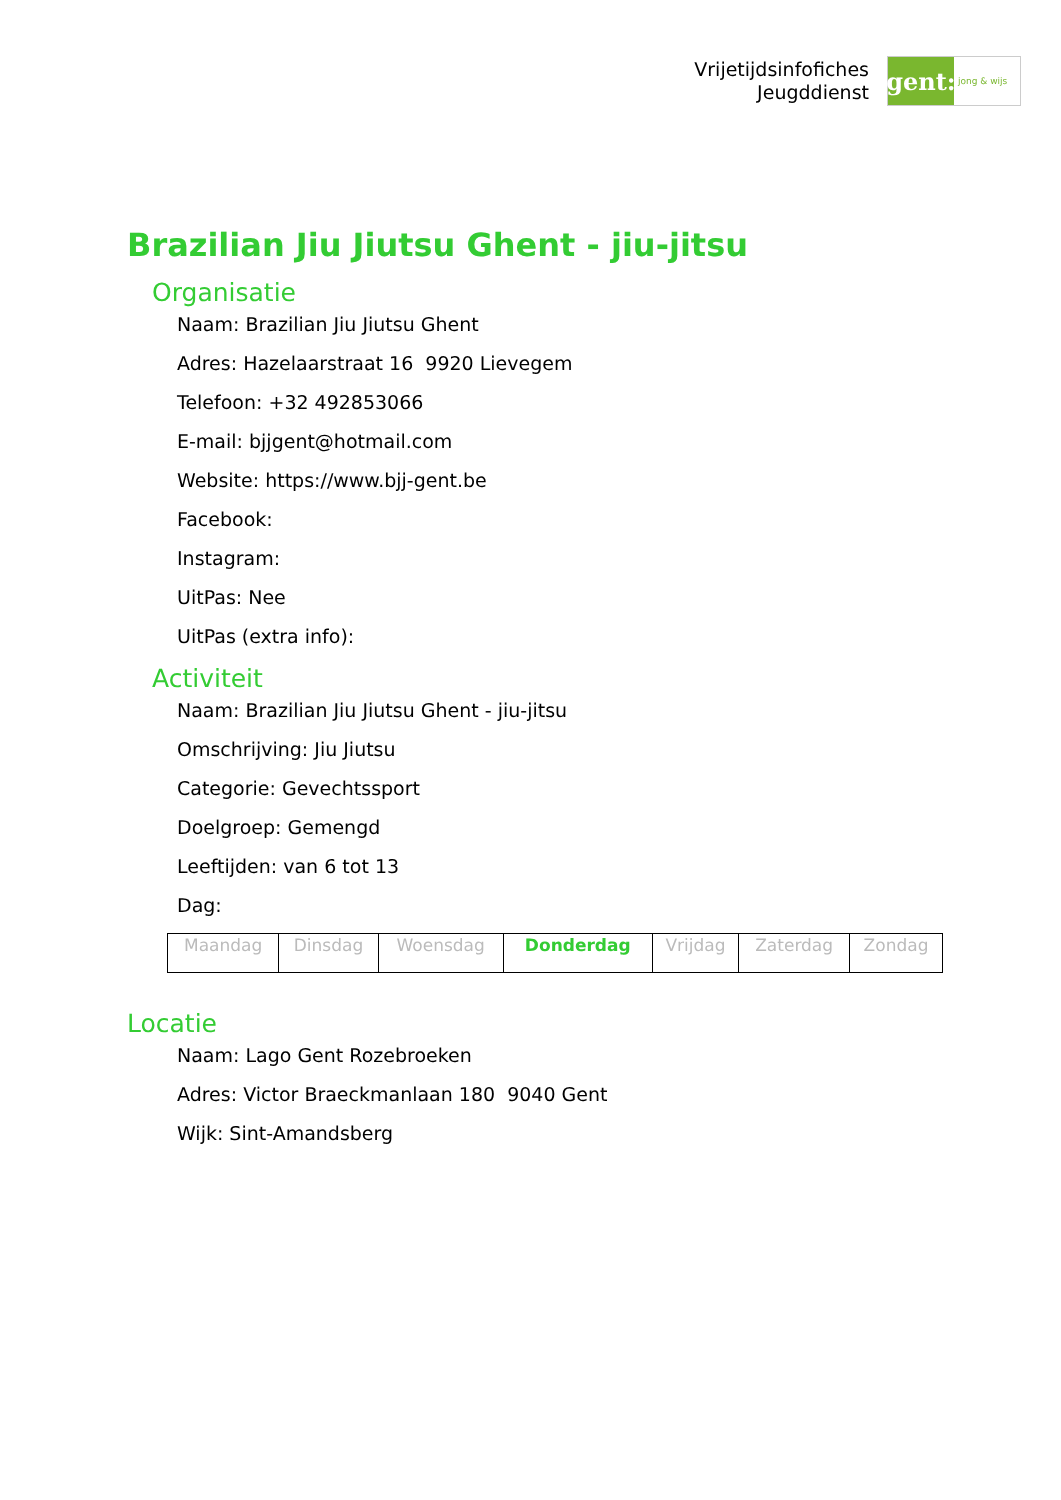Vrijetijdsinfofiches
Jeugddienst
gent:
jong & wijs
Brazilian Jiu Jiutsu Ghent - jiu-jitsu
Organisatie
Naam: Brazilian Jiu Jiutsu Ghent
Adres: Hazelaarstraat 16 9920 Lievegem
Telefoon: +32 492853066
E-mail: bjjgent@hotmail.com
Website: https://www.bjj-gent.be
Facebook:
Instagram:
UitPas: Nee
UitPas (extra info):
Activiteit
Naam: Brazilian Jiu Jiutsu Ghent - jiu-jitsu
Omschrijving: Jiu Jiutsu
Categorie: Gevechtssport
Doelgroep: Gemengd
Leeftijden: van 6 tot 13
Dag:
| Maandag | Dinsdag | Woensdag | Donderdag | Vrijdag | Zaterdag | Zondag |
Locatie
Naam: Lago Gent Rozebroeken
Adres: Victor Braeckmanlaan 180 9040 Gent
Wijk: Sint-Amandsberg